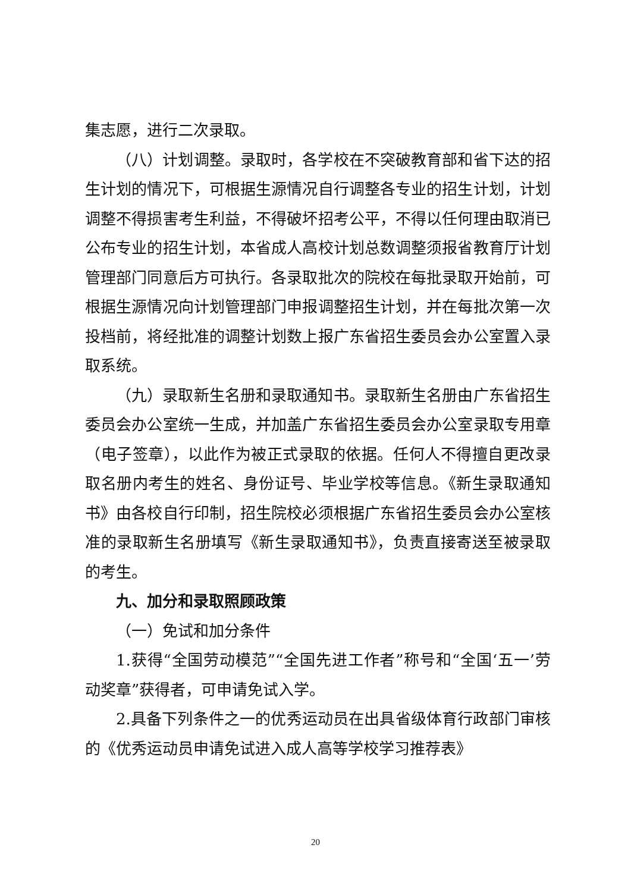集志愿，进行二次录取。
（八）计划调整。录取时，各学校在不突破教育部和省下达的招生计划的情况下，可根据生源情况自行调整各专业的招生计划，计划调整不得损害考生利益，不得破坏招考公平，不得以任何理由取消已公布专业的招生计划，本省成人高校计划总数调整须报省教育厅计划管理部门同意后方可执行。各录取批次的院校在每批录取开始前，可根据生源情况向计划管理部门申报调整招生计划，并在每批次第一次投档前，将经批准的调整计划数上报广东省招生委员会办公室置入录取系统。
（九）录取新生名册和录取通知书。录取新生名册由广东省招生委员会办公室统一生成，并加盖广东省招生委员会办公室录取专用章（电子签章），以此作为被正式录取的依据。任何人不得擅自更改录取名册内考生的姓名、身份证号、毕业学校等信息。《新生录取通知书》由各校自行印制，招生院校必须根据广东省招生委员会办公室核准的录取新生名册填写《新生录取通知书》，负责直接寄送至被录取的考生。
九、加分和录取照顾政策
（一）免试和加分条件
1.获得“全国劳动模范”“全国先进工作者”称号和“全国‘五一’劳动奖章”获得者，可申请免试入学。
2.具备下列条件之一的优秀运动员在出具省级体育行政部门审核的《优秀运动员申请免试进入成人高等学校学习推荐表》
20